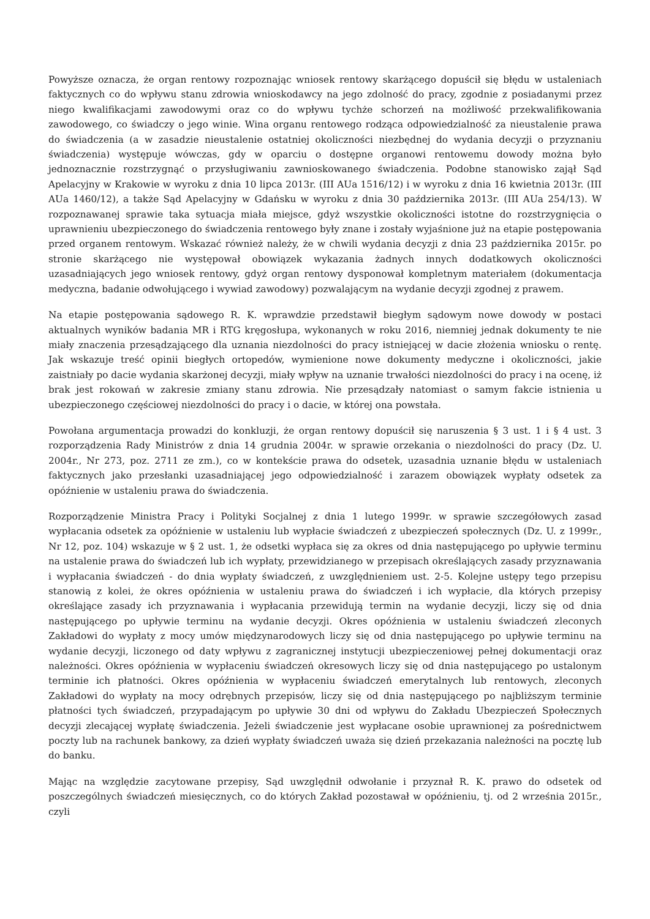Powyższe oznacza, że organ rentowy rozpoznając wniosek rentowy skarżącego dopuścił się błędu w ustaleniach faktycznych co do wpływu stanu zdrowia wnioskodawcy na jego zdolność do pracy, zgodnie z posiadanymi przez niego kwalifikacjami zawodowymi oraz co do wpływu tychże schorzeń na możliwość przekwalifikowania zawodowego, co świadczy o jego winie. Wina organu rentowego rodząca odpowiedzialność za nieustalenie prawa do świadczenia (a w zasadzie nieustalenie ostatniej okoliczności niezbędnej do wydania decyzji o przyznaniu świadczenia) występuje wówczas, gdy w oparciu o dostępne organowi rentowemu dowody można było jednoznacznie rozstrzygnąć o przysługiwaniu zawnioskowanego świadczenia. Podobne stanowisko zajął Sąd Apelacyjny w Krakowie w wyroku z dnia 10 lipca 2013r. (III AUa 1516/12) i w wyroku z dnia 16 kwietnia 2013r. (III AUa 1460/12), a także Sąd Apelacyjny w Gdańsku w wyroku z dnia 30 października 2013r. (III AUa 254/13). W rozpoznawanej sprawie taka sytuacja miała miejsce, gdyż wszystkie okoliczności istotne do rozstrzygnięcia o uprawnieniu ubezpieczonego do świadczenia rentowego były znane i zostały wyjaśnione już na etapie postępowania przed organem rentowym. Wskazać również należy, że w chwili wydania decyzji z dnia 23 października 2015r. po stronie skarżącego nie występował obowiązek wykazania żadnych innych dodatkowych okoliczności uzasadniających jego wniosek rentowy, gdyż organ rentowy dysponował kompletnym materiałem (dokumentacja medyczna, badanie odwołującego i wywiad zawodowy) pozwalającym na wydanie decyzji zgodnej z prawem.
Na etapie postępowania sądowego R. K. wprawdzie przedstawił biegłym sądowym nowe dowody w postaci aktualnych wyników badania MR i RTG kręgosłupa, wykonanych w roku 2016, niemniej jednak dokumenty te nie miały znaczenia przesądzającego dla uznania niezdolności do pracy istniejącej w dacie złożenia wniosku o rentę. Jak wskazuje treść opinii biegłych ortopedów, wymienione nowe dokumenty medyczne i okoliczności, jakie zaistniały po dacie wydania skarżonej decyzji, miały wpływ na uznanie trwałości niezdolności do pracy i na ocenę, iż brak jest rokowań w zakresie zmiany stanu zdrowia. Nie przesądzały natomiast o samym fakcie istnienia u ubezpieczonego częściowej niezdolności do pracy i o dacie, w której ona powstała.
Powołana argumentacja prowadzi do konkluzji, że organ rentowy dopuścił się naruszenia § 3 ust. 1 i § 4 ust. 3 rozporządzenia Rady Ministrów z dnia 14 grudnia 2004r. w sprawie orzekania o niezdolności do pracy (Dz. U. 2004r., Nr 273, poz. 2711 ze zm.), co w kontekście prawa do odsetek, uzasadnia uznanie błędu w ustaleniach faktycznych jako przesłanki uzasadniającej jego odpowiedzialność i zarazem obowiązek wypłaty odsetek za opóźnienie w ustaleniu prawa do świadczenia.
Rozporządzenie Ministra Pracy i Polityki Socjalnej z dnia 1 lutego 1999r. w sprawie szczegółowych zasad wypłacania odsetek za opóźnienie w ustaleniu lub wypłacie świadczeń z ubezpieczeń społecznych (Dz. U. z 1999r., Nr 12, poz. 104) wskazuje w § 2 ust. 1, że odsetki wypłaca się za okres od dnia następującego po upływie terminu na ustalenie prawa do świadczeń lub ich wypłaty, przewidzianego w przepisach określających zasady przyznawania i wypłacania świadczeń - do dnia wypłaty świadczeń, z uwzględnieniem ust. 2-5. Kolejne ustępy tego przepisu stanowią z kolei, że okres opóźnienia w ustaleniu prawa do świadczeń i ich wypłacie, dla których przepisy określające zasady ich przyznawania i wypłacania przewidują termin na wydanie decyzji, liczy się od dnia następującego po upływie terminu na wydanie decyzji. Okres opóźnienia w ustaleniu świadczeń zleconych Zakładowi do wypłaty z mocy umów międzynarodowych liczy się od dnia następującego po upływie terminu na wydanie decyzji, liczonego od daty wpływu z zagranicznej instytucji ubezpieczeniowej pełnej dokumentacji oraz należności. Okres opóźnienia w wypłaceniu świadczeń okresowych liczy się od dnia następującego po ustalonym terminie ich płatności. Okres opóźnienia w wypłaceniu świadczeń emerytalnych lub rentowych, zleconych Zakładowi do wypłaty na mocy odrębnych przepisów, liczy się od dnia następującego po najbliższym terminie płatności tych świadczeń, przypadającym po upływie 30 dni od wpływu do Zakładu Ubezpieczeń Społecznych decyzji zlecającej wypłatę świadczenia. Jeżeli świadczenie jest wypłacane osobie uprawnionej za pośrednictwem poczty lub na rachunek bankowy, za dzień wypłaty świadczeń uważa się dzień przekazania należności na pocztę lub do banku.
Mając na względzie zacytowane przepisy, Sąd uwzględnił odwołanie i przyznał R. K. prawo do odsetek od poszczególnych świadczeń miesięcznych, co do których Zakład pozostawał w opóźnieniu, tj. od 2 września 2015r., czyli